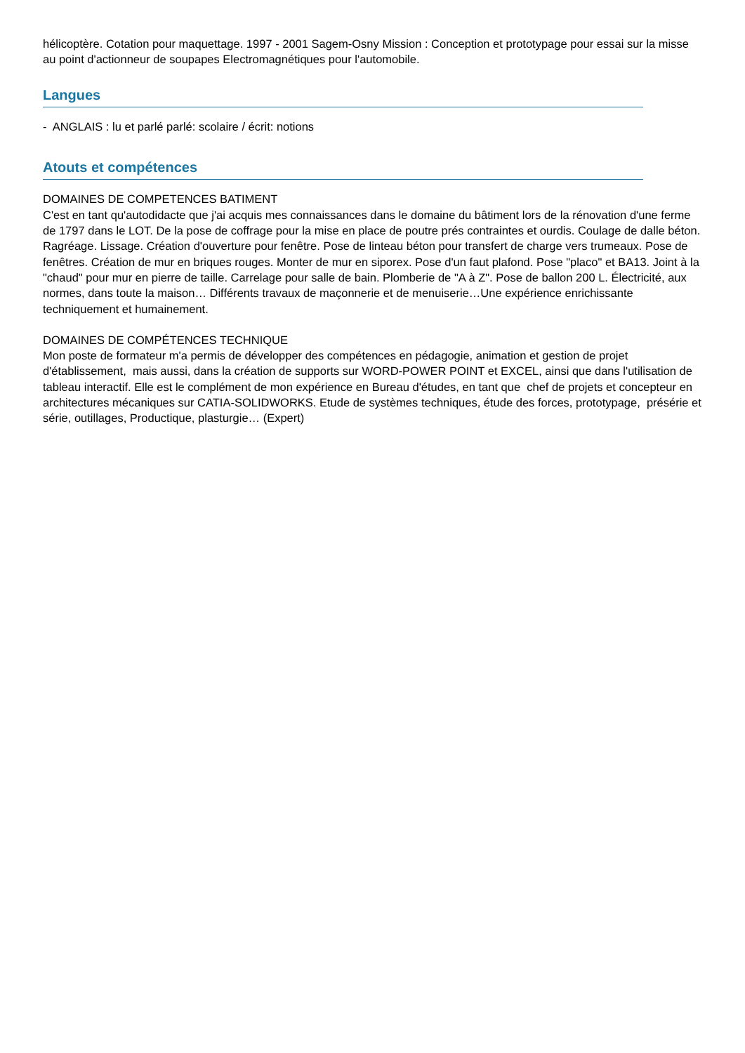hélicoptère. Cotation pour maquettage. 1997 - 2001 Sagem-Osny Mission : Conception et prototypage pour essai sur la misse au point d'actionneur de soupapes Electromagnétiques pour l'automobile.
Langues
- ANGLAIS : lu et parlé parlé: scolaire / écrit: notions
Atouts et compétences
DOMAINES DE COMPETENCES BATIMENT
C'est en tant qu'autodidacte que j'ai acquis mes connaissances dans le domaine du bâtiment lors de la rénovation d'une ferme de 1797 dans le LOT. De la pose de coffrage pour la mise en place de poutre prés contraintes et ourdis. Coulage de dalle béton. Ragréage. Lissage. Création d'ouverture pour fenêtre. Pose de linteau béton pour transfert de charge vers trumeaux. Pose de fenêtres. Création de mur en briques rouges. Monter de mur en siporex. Pose d'un faut plafond. Pose "placo" et BA13. Joint à la "chaud" pour mur en pierre de taille. Carrelage pour salle de bain. Plomberie de "A à Z". Pose de ballon 200 L. Électricité, aux normes, dans toute la maison… Différents travaux de maçonnerie et de menuiserie…Une expérience enrichissante techniquement et humainement.
DOMAINES DE COMPÉTENCES TECHNIQUE
Mon poste de formateur m'a permis de développer des compétences en pédagogie, animation et gestion de projet d'établissement, mais aussi, dans la création de supports sur WORD-POWER POINT et EXCEL, ainsi que dans l'utilisation de tableau interactif. Elle est le complément de mon expérience en Bureau d'études, en tant que chef de projets et concepteur en architectures mécaniques sur CATIA-SOLIDWORKS. Etude de systèmes techniques, étude des forces, prototypage, présérie et série, outillages, Productique, plasturgie… (Expert)